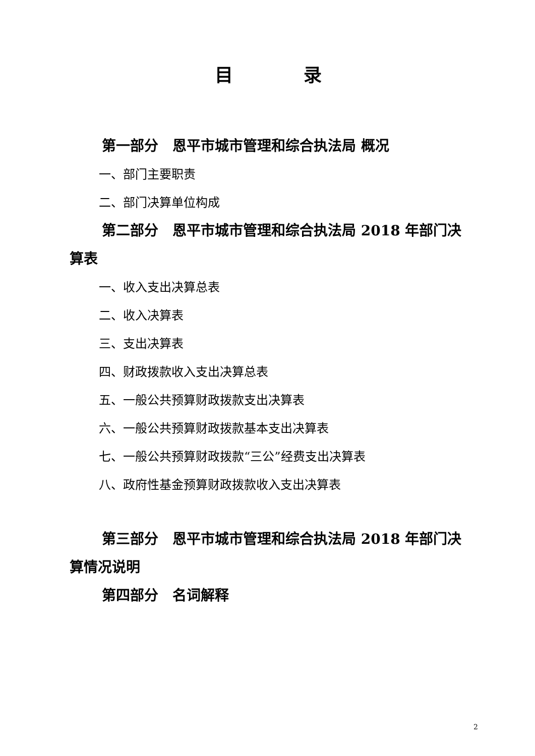目 录
第一部分　恩平市城市管理和综合执法局 概况
一、部门主要职责
二、部门决算单位构成
第二部分　恩平市城市管理和综合执法局 2018 年部门决算表
一、收入支出决算总表
二、收入决算表
三、支出决算表
四、财政拨款收入支出决算总表
五、一般公共预算财政拨款支出决算表
六、一般公共预算财政拨款基本支出决算表
七、一般公共预算财政拨款“三公”经费支出决算表
八、政府性基金预算财政拨款收入支出决算表
第三部分　恩平市城市管理和综合执法局 2018 年部门决算情况说明
第四部分　名词解释
2